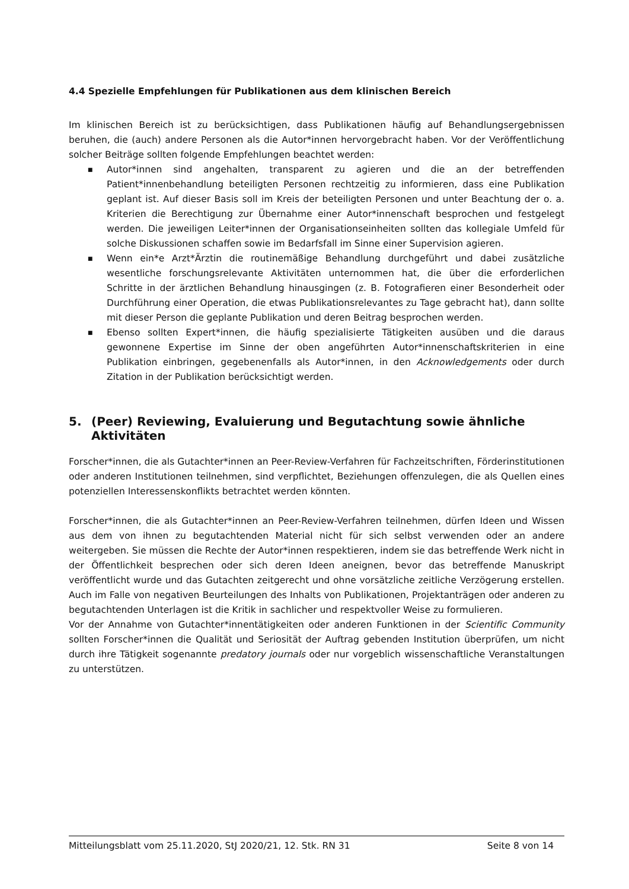4.4 Spezielle Empfehlungen für Publikationen aus dem klinischen Bereich
Im klinischen Bereich ist zu berücksichtigen, dass Publikationen häufig auf Behandlungsergebnissen beruhen, die (auch) andere Personen als die Autor*innen hervorgebracht haben. Vor der Veröffentlichung solcher Beiträge sollten folgende Empfehlungen beachtet werden:
■ Autor*innen sind angehalten, transparent zu agieren und die an der betreffenden Patient*innenbehandlung beteiligten Personen rechtzeitig zu informieren, dass eine Publikation geplant ist. Auf dieser Basis soll im Kreis der beteiligten Personen und unter Beachtung der o. a. Kriterien die Berechtigung zur Übernahme einer Autor*innenschaft besprochen und festgelegt werden. Die jeweiligen Leiter*innen der Organisationseinheiten sollten das kollegiale Umfeld für solche Diskussionen schaffen sowie im Bedarfsfall im Sinne einer Supervision agieren.
■ Wenn ein*e Arzt*Ärztin die routinemäßige Behandlung durchgeführt und dabei zusätzliche wesentliche forschungsrelevante Aktivitäten unternommen hat, die über die erforderlichen Schritte in der ärztlichen Behandlung hinausgingen (z. B. Fotografieren einer Besonderheit oder Durchführung einer Operation, die etwas Publikationsrelevantes zu Tage gebracht hat), dann sollte mit dieser Person die geplante Publikation und deren Beitrag besprochen werden.
■ Ebenso sollten Expert*innen, die häufig spezialisierte Tätigkeiten ausüben und die daraus gewonnene Expertise im Sinne der oben angeführten Autor*innenschaftskriterien in eine Publikation einbringen, gegebenenfalls als Autor*innen, in den Acknowledgements oder durch Zitation in der Publikation berücksichtigt werden.
5. (Peer) Reviewing, Evaluierung und Begutachtung sowie ähnliche Aktivitäten
Forscher*innen, die als Gutachter*innen an Peer-Review-Verfahren für Fachzeitschriften, Förderinstitutionen oder anderen Institutionen teilnehmen, sind verpflichtet, Beziehungen offenzulegen, die als Quellen eines potenziellen Interessenskonflikts betrachtet werden könnten.
Forscher*innen, die als Gutachter*innen an Peer-Review-Verfahren teilnehmen, dürfen Ideen und Wissen aus dem von ihnen zu begutachtenden Material nicht für sich selbst verwenden oder an andere weitergeben. Sie müssen die Rechte der Autor*innen respektieren, indem sie das betreffende Werk nicht in der Öffentlichkeit besprechen oder sich deren Ideen aneignen, bevor das betreffende Manuskript veröffentlicht wurde und das Gutachten zeitgerecht und ohne vorsätzliche zeitliche Verzögerung erstellen. Auch im Falle von negativen Beurteilungen des Inhalts von Publikationen, Projektanträgen oder anderen zu begutachtenden Unterlagen ist die Kritik in sachlicher und respektvoller Weise zu formulieren.
Vor der Annahme von Gutachter*innentätigkeiten oder anderen Funktionen in der Scientific Community sollten Forscher*innen die Qualität und Seriosität der Auftrag gebenden Institution überprüfen, um nicht durch ihre Tätigkeit sogenannte predatory journals oder nur vorgeblich wissenschaftliche Veranstaltungen zu unterstützen.
Mitteilungsblatt vom 25.11.2020, StJ 2020/21, 12. Stk. RN 31 Seite 8 von 14